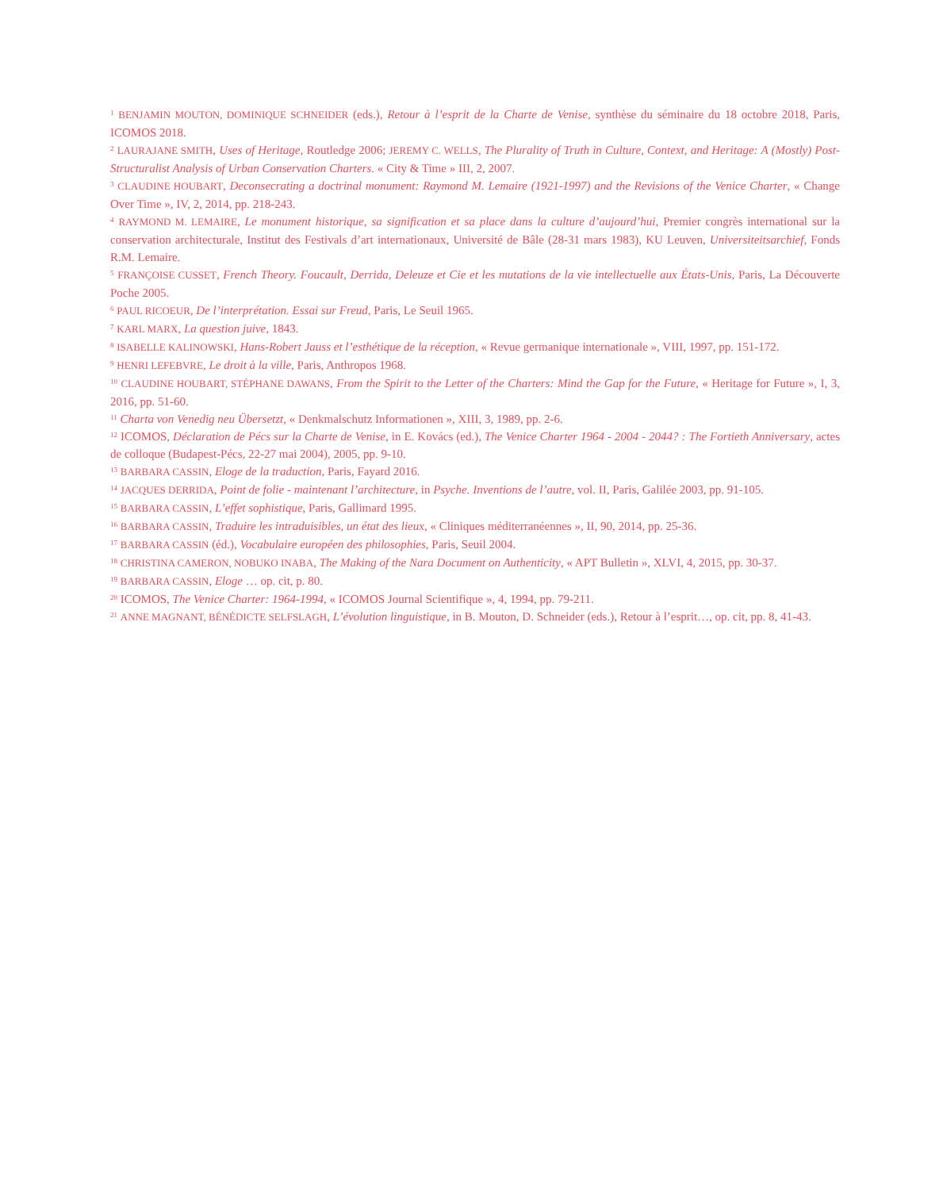<sup>1</sup> BENJAMIN MOUTON, DOMINIQUE SCHNEIDER (eds.), Retour à l’esprit de la Charte de Venise, synthèse du séminaire du 18 octobre 2018, Paris, ICOMOS 2018.
<sup>2</sup> LAURAJANE SMITH, Uses of Heritage, Routledge 2006; JEREMY C. WELLS, The Plurality of Truth in Culture, Context, and Heritage: A (Mostly) Post-Structuralist Analysis of Urban Conservation Charters. « City & Time » III, 2, 2007.
<sup>3</sup> CLAUDINE HOUBART, Deconsecrating a doctrinal monument: Raymond M. Lemaire (1921-1997) and the Revisions of the Venice Charter, « Change Over Time », IV, 2, 2014, pp. 218-243.
<sup>4</sup> RAYMOND M. LEMAIRE, Le monument historique, sa signification et sa place dans la culture d’aujourd’hui, Premier congrès international sur la conservation architecturale, Institut des Festivals d’art internationaux, Université de Bâle (28-31 mars 1983), KU Leuven, Universiteitsarchief, Fonds R.M. Lemaire.
<sup>5</sup> FRANÇOISE CUSSET, French Theory. Foucault, Derrida, Deleuze et Cie et les mutations de la vie intellectuelle aux États-Unis, Paris, La Découverte Poche 2005.
<sup>6</sup> PAUL RICOEUR, De l’interprétation. Essai sur Freud, Paris, Le Seuil 1965.
<sup>7</sup> KARL MARX, La question juive, 1843.
<sup>8</sup> ISABELLE KALINOWSKI, Hans-Robert Jauss et l’esthétique de la réception, « Revue germanique internationale », VIII, 1997, pp. 151-172.
<sup>9</sup> HENRI LEFEBVRE, Le droit à la ville, Paris, Anthropos 1968.
<sup>10</sup> CLAUDINE HOUBART, STÉPHANE DAWANS, From the Spirit to the Letter of the Charters: Mind the Gap for the Future, « Heritage for Future », I, 3, 2016, pp. 51-60.
<sup>11</sup> Charta von Venedig neu Übersetzt, « Denkmalschutz Informationen », XIII, 3, 1989, pp. 2-6.
<sup>12</sup> ICOMOS, Déclaration de Pécs sur la Charte de Venise, in E. Kovács (ed.), The Venice Charter 1964 - 2004 - 2044? : The Fortieth Anniversary, actes de colloque (Budapest-Pécs, 22-27 mai 2004), 2005, pp. 9-10.
<sup>13</sup> BARBARA CASSIN, Eloge de la traduction, Paris, Fayard 2016.
<sup>14</sup> JACQUES DERRIDA, Point de folie - maintenant l’architecture, in Psyche. Inventions de l’autre, vol. II, Paris, Galilée 2003, pp. 91-105.
<sup>15</sup> BARBARA CASSIN, L’effet sophistique, Paris, Gallimard 1995.
<sup>16</sup> BARBARA CASSIN, Traduire les intraduisibles, un état des lieux, « Cliniques méditerranéennes », II, 90, 2014, pp. 25-36.
<sup>17</sup> BARBARA CASSIN (éd.), Vocabulaire européen des philosophies, Paris, Seuil 2004.
<sup>18</sup> CHRISTINA CAMERON, NOBUKO INABA, The Making of the Nara Document on Authenticity, « APT Bulletin », XLVI, 4, 2015, pp. 30-37.
<sup>19</sup> BARBARA CASSIN, Eloge … op. cit, p. 80.
<sup>20</sup> ICOMOS, The Venice Charter: 1964-1994, « ICOMOS Journal Scientifique », 4, 1994, pp. 79-211.
<sup>21</sup> ANNE MAGNANT, BÉNÉDICTE SELFSLAGH, L’évolution linguistique, in B. Mouton, D. Schneider (eds.), Retour à l’esprit…, op. cit, pp. 8, 41-43.